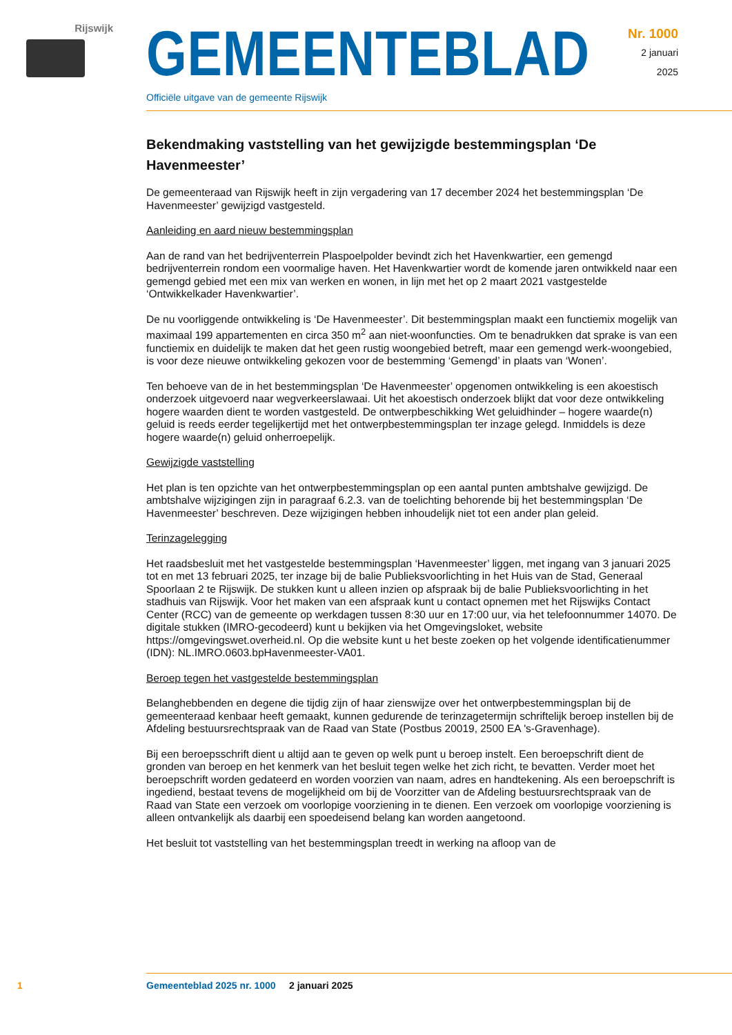Rijswijk
GEMEENTEBLAD
Officiële uitgave van de gemeente Rijswijk
Nr. 1000
2 januari
2025
Bekendmaking vaststelling van het gewijzigde bestemmingsplan ‘De Havenmeester’
De gemeenteraad van Rijswijk heeft in zijn vergadering van 17 december 2024 het bestemmingsplan ‘De Havenmeester’ gewijzigd vastgesteld.
Aanleiding en aard nieuw bestemmingsplan
Aan de rand van het bedrijventerrein Plaspoelpolder bevindt zich het Havenkwartier, een gemengd bedrijventerrein rondom een voormalige haven. Het Havenkwartier wordt de komende jaren ontwikkeld naar een gemengd gebied met een mix van werken en wonen, in lijn met het op 2 maart 2021 vastgestelde ‘Ontwikkelkader Havenkwartier’.
De nu voorliggende ontwikkeling is ‘De Havenmeester’. Dit bestemmingsplan maakt een functiemix mogelijk van maximaal 199 appartementen en circa 350 m<sup>2</sup> aan niet-woonfuncties. Om te benadrukken dat sprake is van een functiemix en duidelijk te maken dat het geen rustig woongebied betreft, maar een gemengd werk-woongebied, is voor deze nieuwe ontwikkeling gekozen voor de bestemming ‘Gemengd’ in plaats van ‘Wonen’.
Ten behoeve van de in het bestemmingsplan ‘De Havenmeester’ opgenomen ontwikkeling is een akoestisch onderzoek uitgevoerd naar wegverkeerslawaai. Uit het akoestisch onderzoek blijkt dat voor deze ontwikkeling hogere waarden dient te worden vastgesteld. De ontwerpbeschikking Wet geluidhinder – hogere waarde(n) geluid is reeds eerder tegelijkertijd met het ontwerpbestemmingsplan ter inzage gelegd. Inmiddels is deze hogere waarde(n) geluid onherroepelijk.
Gewijzigde vaststelling
Het plan is ten opzichte van het ontwerpbestemmingsplan op een aantal punten ambtshalve gewijzigd. De ambtshalve wijzigingen zijn in paragraaf 6.2.3. van de toelichting behorende bij het bestemmingsplan ‘De Havenmeester’ beschreven. Deze wijzigingen hebben inhoudelijk niet tot een ander plan geleid.
Terinzagelegging
Het raadsbesluit met het vastgestelde bestemmingsplan ‘Havenmeester’ liggen, met ingang van 3 januari 2025 tot en met 13 februari 2025, ter inzage bij de balie Publieksvoorlichting in het Huis van de Stad, Generaal Spoorlaan 2 te Rijswijk. De stukken kunt u alleen inzien op afspraak bij de balie Publieksvoorlichting in het stadhuis van Rijswijk. Voor het maken van een afspraak kunt u contact opnemen met het Rijswijks Contact Center (RCC) van de gemeente op werkdagen tussen 8:30 uur en 17:00 uur, via het telefoonnummer 14070. De digitale stukken (IMRO-gecodeerd) kunt u bekijken via het Omgevingsloket, website https://omgevingswet.overheid.nl. Op die website kunt u het beste zoeken op het volgende identificatienummer (IDN): NL.IMRO.0603.bpHavenmeester-VA01.
Beroep tegen het vastgestelde bestemmingsplan
Belanghebbenden en degene die tijdig zijn of haar zienswijze over het ontwerpbestemmingsplan bij de gemeenteraad kenbaar heeft gemaakt, kunnen gedurende de terinzagetermijn schriftelijk beroep instellen bij de Afdeling bestuursrechtspraak van de Raad van State (Postbus 20019, 2500 EA 's-Gravenhage).
Bij een beroepsschrift dient u altijd aan te geven op welk punt u beroep instelt. Een beroepschrift dient de gronden van beroep en het kenmerk van het besluit tegen welke het zich richt, te bevatten. Verder moet het beroepschrift worden gedateerd en worden voorzien van naam, adres en handtekening. Als een beroepschrift is ingediend, bestaat tevens de mogelijkheid om bij de Voorzitter van de Afdeling bestuursrechtspraak van de Raad van State een verzoek om voorlopige voorziening in te dienen. Een verzoek om voorlopige voorziening is alleen ontvankelijk als daarbij een spoedeisend belang kan worden aangetoond.
Het besluit tot vaststelling van het bestemmingsplan treedt in werking na afloop van de
1 Gemeenteblad 2025 nr. 1000 2 januari 2025